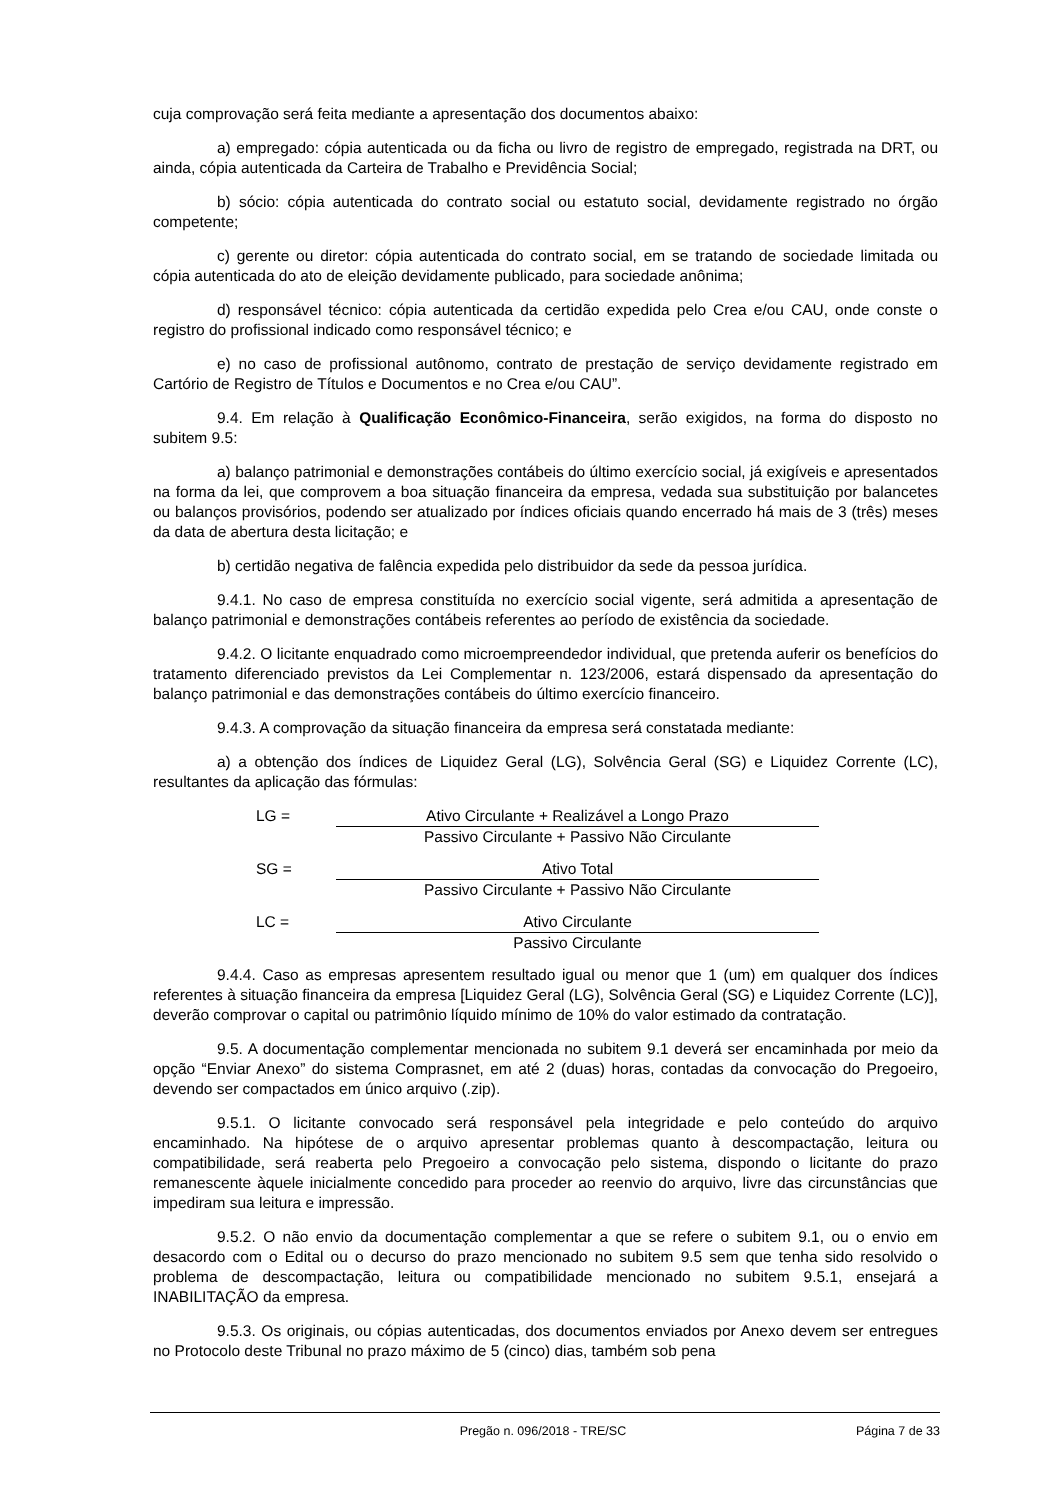cuja comprovação será feita mediante a apresentação dos documentos abaixo:
a) empregado: cópia autenticada ou da ficha ou livro de registro de empregado, registrada na DRT, ou ainda, cópia autenticada da Carteira de Trabalho e Previdência Social;
b) sócio: cópia autenticada do contrato social ou estatuto social, devidamente registrado no órgão competente;
c) gerente ou diretor: cópia autenticada do contrato social, em se tratando de sociedade limitada ou cópia autenticada do ato de eleição devidamente publicado, para sociedade anônima;
d) responsável técnico: cópia autenticada da certidão expedida pelo Crea e/ou CAU, onde conste o registro do profissional indicado como responsável técnico; e
e) no caso de profissional autônomo, contrato de prestação de serviço devidamente registrado em Cartório de Registro de Títulos e Documentos e no Crea e/ou CAU”.
9.4. Em relação à Qualificação Econômico-Financeira, serão exigidos, na forma do disposto no subitem 9.5:
a) balanço patrimonial e demonstrações contábeis do último exercício social, já exigíveis e apresentados na forma da lei, que comprovem a boa situação financeira da empresa, vedada sua substituição por balancetes ou balanços provisórios, podendo ser atualizado por índices oficiais quando encerrado há mais de 3 (três) meses da data de abertura desta licitação; e
b) certidão negativa de falência expedida pelo distribuidor da sede da pessoa jurídica.
9.4.1. No caso de empresa constituída no exercício social vigente, será admitida a apresentação de balanço patrimonial e demonstrações contábeis referentes ao período de existência da sociedade.
9.4.2. O licitante enquadrado como microempreendedor individual, que pretenda auferir os benefícios do tratamento diferenciado previstos da Lei Complementar n. 123/2006, estará dispensado da apresentação do balanço patrimonial e das demonstrações contábeis do último exercício financeiro.
9.4.3. A comprovação da situação financeira da empresa será constatada mediante:
a) a obtenção dos índices de Liquidez Geral (LG), Solvência Geral (SG) e Liquidez Corrente (LC), resultantes da aplicação das fórmulas:
LG = Ativo Circulante + Realizável a Longo Prazo
Passivo Circulante + Passivo Não Circulante
SG = Ativo Total
Passivo Circulante + Passivo Não Circulante
LC = Ativo Circulante
Passivo Circulante
9.4.4. Caso as empresas apresentem resultado igual ou menor que 1 (um) em qualquer dos índices referentes à situação financeira da empresa [Liquidez Geral (LG), Solvência Geral (SG) e Liquidez Corrente (LC)], deverão comprovar o capital ou patrimônio líquido mínimo de 10% do valor estimado da contratação.
9.5. A documentação complementar mencionada no subitem 9.1 deverá ser encaminhada por meio da opção “Enviar Anexo” do sistema Comprasnet, em até 2 (duas) horas, contadas da convocação do Pregoeiro, devendo ser compactados em único arquivo (.zip).
9.5.1. O licitante convocado será responsável pela integridade e pelo conteúdo do arquivo encaminhado. Na hipótese de o arquivo apresentar problemas quanto à descompactação, leitura ou compatibilidade, será reaberta pelo Pregoeiro a convocação pelo sistema, dispondo o licitante do prazo remanescente àquele inicialmente concedido para proceder ao reenvio do arquivo, livre das circunstâncias que impediram sua leitura e impressão.
9.5.2. O não envio da documentação complementar a que se refere o subitem 9.1, ou o envio em desacordo com o Edital ou o decurso do prazo mencionado no subitem 9.5 sem que tenha sido resolvido o problema de descompactação, leitura ou compatibilidade mencionado no subitem 9.5.1, ensejará a INABILITAÇÃO da empresa.
9.5.3. Os originais, ou cópias autenticadas, dos documentos enviados por Anexo devem ser entregues no Protocolo deste Tribunal no prazo máximo de 5 (cinco) dias, também sob pena
Pregão n. 096/2018 - TRE/SC Página 7 de 33